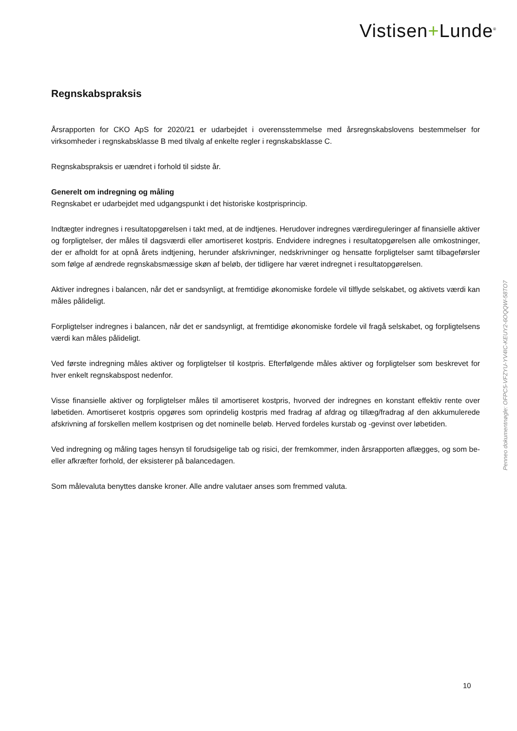Vistisen+Lunde<sup>®</sup>
Regnskabspraksis
Årsrapporten for CKO ApS for 2020/21 er udarbejdet i overensstemmelse med årsregnskabslovens bestemmelser for virksomheder i regnskabsklasse B med tilvalg af enkelte regler i regnskabsklasse C.
Regnskabspraksis er uændret i forhold til sidste år.
Generelt om indregning og måling
Regnskabet er udarbejdet med udgangspunkt i det historiske kostprisprincip.
Indtægter indregnes i resultatopgørelsen i takt med, at de indtjenes. Herudover indregnes værdireguleringer af finansielle aktiver og forpligtelser, der måles til dagsværdi eller amortiseret kostpris. Endvidere indregnes i resultatopgørelsen alle omkostninger, der er afholdt for at opnå årets indtjening, herunder afskrivninger, nedskrivninger og hensatte forpligtelser samt tilbageførsler som følge af ændrede regnskabsmæssige skøn af beløb, der tidligere har været indregnet i resultatopgørelsen.
Aktiver indregnes i balancen, når det er sandsynligt, at fremtidige økonomiske fordele vil tilflyde selskabet, og aktivets værdi kan måles pålideligt.
Forpligtelser indregnes i balancen, når det er sandsynligt, at fremtidige økonomiske fordele vil fragå selskabet, og forpligtelsens værdi kan måles pålideligt.
Ved første indregning måles aktiver og forpligtelser til kostpris. Efterfølgende måles aktiver og forpligtelser som beskrevet for hver enkelt regnskabspost nedenfor.
Visse finansielle aktiver og forpligtelser måles til amortiseret kostpris, hvorved der indregnes en konstant effektiv rente over løbetiden. Amortiseret kostpris opgøres som oprindelig kostpris med fradrag af afdrag og tillæg/fradrag af den akkumulerede afskrivning af forskellen mellem kostprisen og det nominelle beløb. Herved fordeles kurstab og -gevinst over løbetiden.
Ved indregning og måling tages hensyn til forudsigelige tab og risici, der fremkommer, inden årsrapporten aflægges, og som be- eller afkræfter forhold, der eksisterer på balancedagen.
Som målevaluta benyttes danske kroner. Alle andre valutaer anses som fremmed valuta.
Penneo dokumentnøgle: OFPC5-VFZYU-YV4IC-KEUY2-6OQQW-58TO7
10